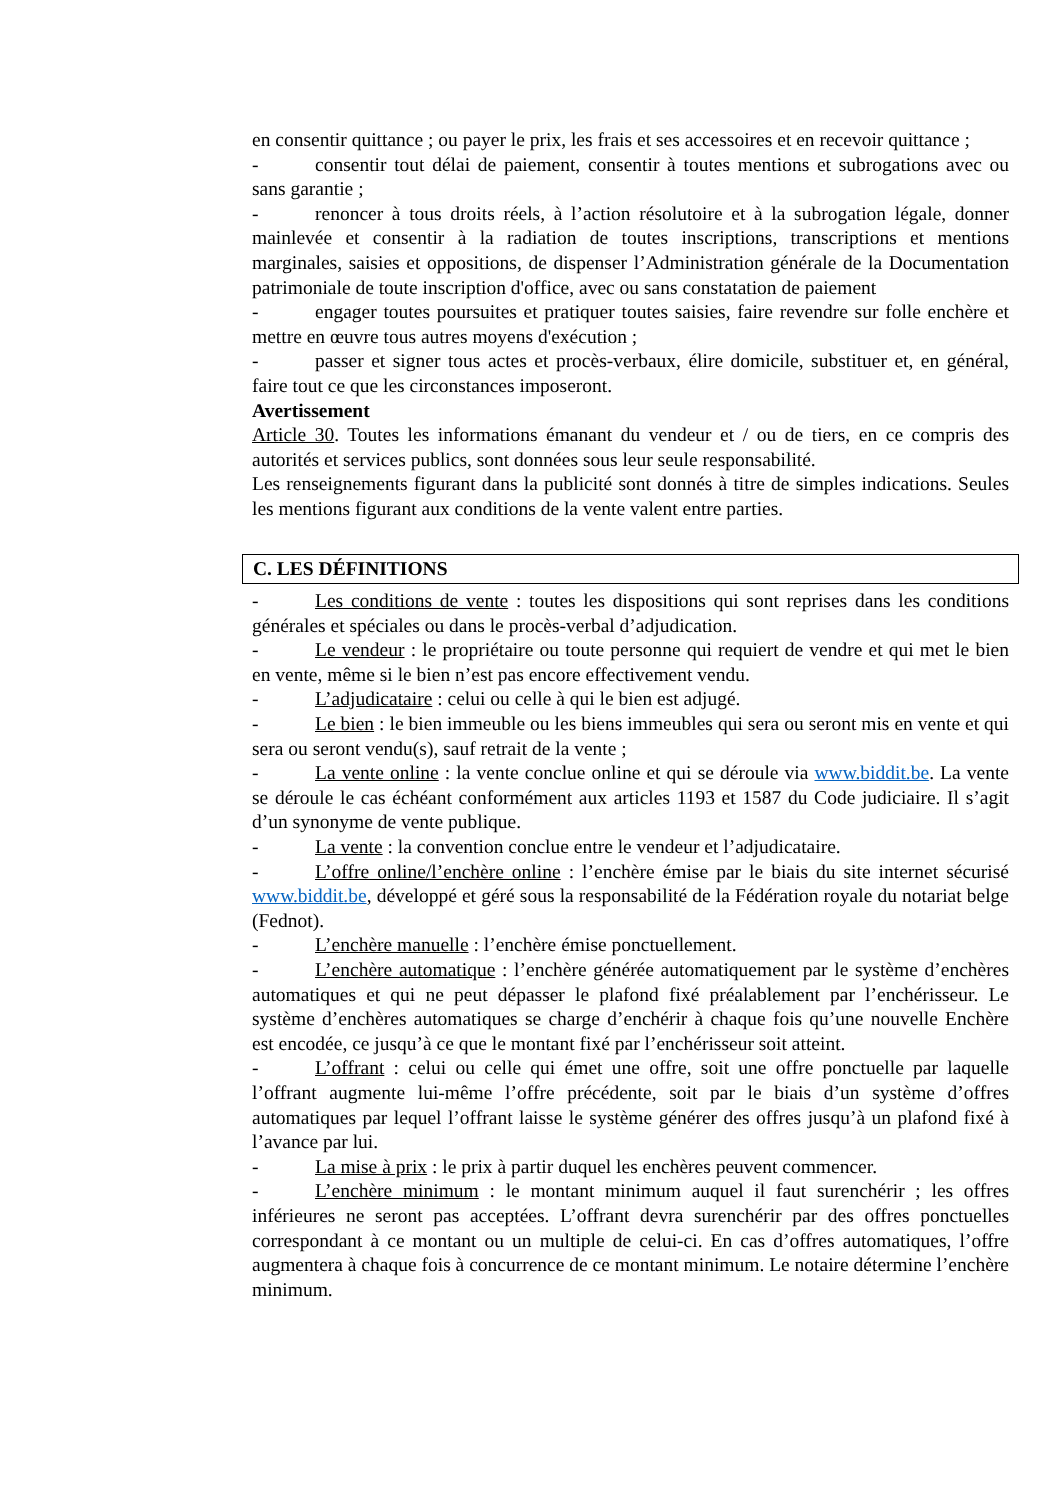en consentir quittance ; ou payer le prix, les frais et ses accessoires et en recevoir quittance ;
- consentir tout délai de paiement, consentir à toutes mentions et subrogations avec ou sans garantie ;
- renoncer à tous droits réels, à l’action résolutoire et à la subrogation légale, donner mainlevée et consentir à la radiation de toutes inscriptions, transcriptions et mentions marginales, saisies et oppositions, de dispenser l’Administration générale de la Documentation patrimoniale de toute inscription d'office, avec ou sans constatation de paiement
- engager toutes poursuites et pratiquer toutes saisies, faire revendre sur folle enchère et mettre en œuvre tous autres moyens d'exécution ;
- passer et signer tous actes et procès-verbaux, élire domicile, substituer et, en général, faire tout ce que les circonstances imposeront.
Avertissement
Article 30. Toutes les informations émanant du vendeur et / ou de tiers, en ce compris des autorités et services publics, sont données sous leur seule responsabilité.
Les renseignements figurant dans la publicité sont donnés à titre de simples indications. Seules les mentions figurant aux conditions de la vente valent entre parties.
C. LES DÉFINITIONS
- Les conditions de vente : toutes les dispositions qui sont reprises dans les conditions générales et spéciales ou dans le procès-verbal d’adjudication.
- Le vendeur : le propriétaire ou toute personne qui requiert de vendre et qui met le bien en vente, même si le bien n’est pas encore effectivement vendu.
- L’adjudicataire : celui ou celle à qui le bien est adjugé.
- Le bien : le bien immeuble ou les biens immeubles qui sera ou seront mis en vente et qui sera ou seront vendu(s), sauf retrait de la vente ;
- La vente online : la vente conclue online et qui se déroule via www.biddit.be. La vente se déroule le cas échéant conformément aux articles 1193 et 1587 du Code judiciaire. Il s’agit d’un synonyme de vente publique.
- La vente : la convention conclue entre le vendeur et l’adjudicataire.
- L’offre online/l’enchère online : l’enchère émise par le biais du site internet sécurisé www.biddit.be, développé et géré sous la responsabilité de la Fédération royale du notariat belge (Fednot).
- L’enchère manuelle : l’enchère émise ponctuellement.
- L’enchère automatique : l’enchère générée automatiquement par le système d’enchères automatiques et qui ne peut dépasser le plafond fixé préalablement par l’enchérisseur. Le système d’enchères automatiques se charge d’enchérir à chaque fois qu’une nouvelle Enchère est encodée, ce jusqu’à ce que le montant fixé par l’enchérisseur soit atteint.
- L’offrant : celui ou celle qui émet une offre, soit une offre ponctuelle par laquelle l’offrant augmente lui-même l’offre précédente, soit par le biais d’un système d’offres automatiques par lequel l’offrant laisse le système générer des offres jusqu’à un plafond fixé à l’avance par lui.
- La mise à prix : le prix à partir duquel les enchères peuvent commencer.
- L’enchère minimum : le montant minimum auquel il faut surenchérir ; les offres inférieures ne seront pas acceptées. L’offrant devra surenchérir par des offres ponctuelles correspondant à ce montant ou un multiple de celui-ci. En cas d’offres automatiques, l’offre augmentera à chaque fois à concurrence de ce montant minimum. Le notaire détermine l’enchère minimum.